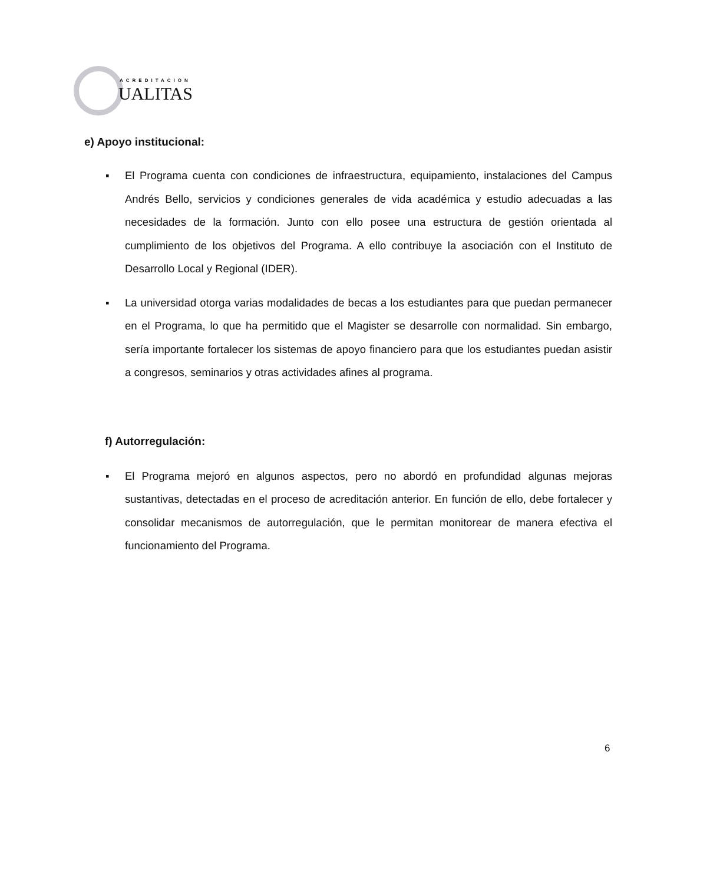ACREDITACIÓN
UALITAS
e) Apoyo institucional:
▪ El Programa cuenta con condiciones de infraestructura, equipamiento, instalaciones del Campus Andrés Bello, servicios y condiciones generales de vida académica y estudio adecuadas a las necesidades de la formación. Junto con ello posee una estructura de gestión orientada al cumplimiento de los objetivos del Programa. A ello contribuye la asociación con el Instituto de Desarrollo Local y Regional (IDER).
▪ La universidad otorga varias modalidades de becas a los estudiantes para que puedan permanecer en el Programa, lo que ha permitido que el Magister se desarrolle con normalidad. Sin embargo, sería importante fortalecer los sistemas de apoyo financiero para que los estudiantes puedan asistir a congresos, seminarios y otras actividades afines al programa.
f) Autorregulación:
▪ El Programa mejoró en algunos aspectos, pero no abordó en profundidad algunas mejoras sustantivas, detectadas en el proceso de acreditación anterior. En función de ello, debe fortalecer y consolidar mecanismos de autorregulación, que le permitan monitorear de manera efectiva el funcionamiento del Programa.
6